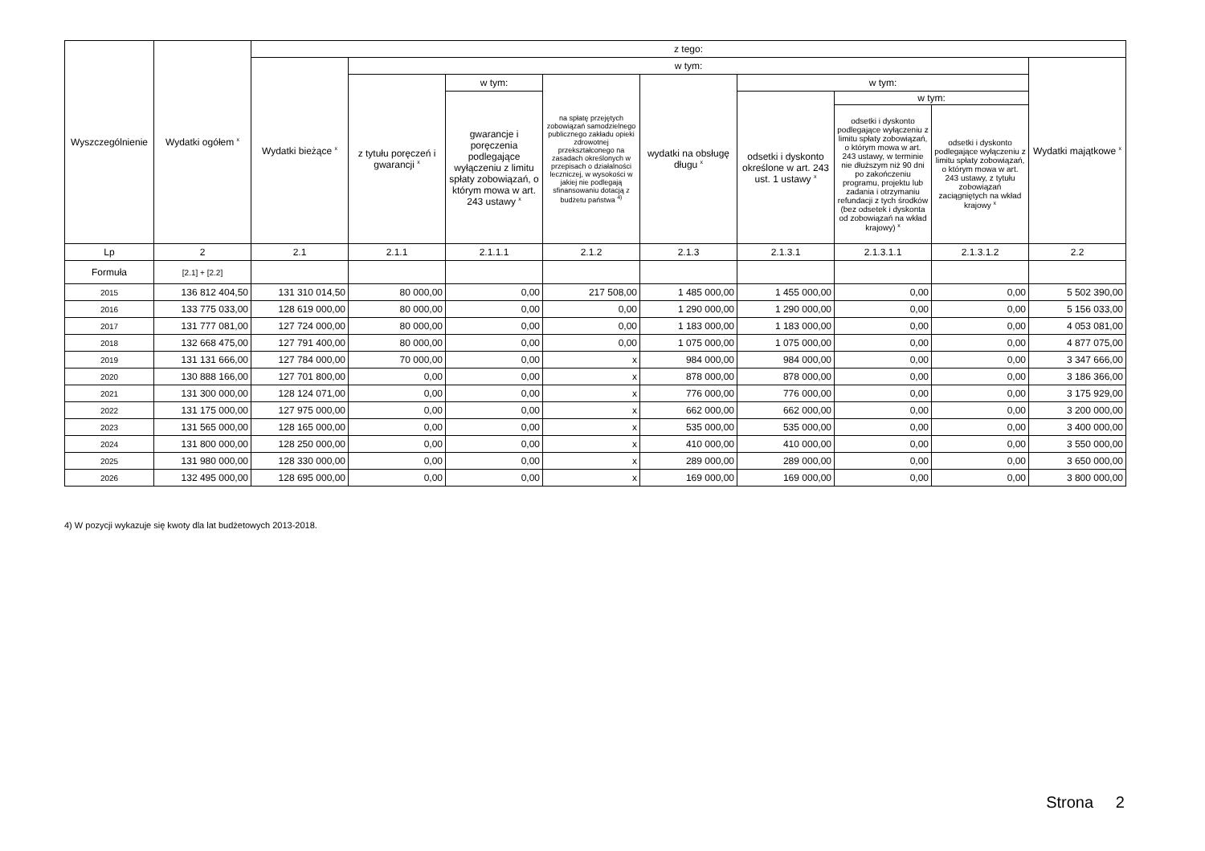| Wyszczególnienie | Wydatki ogółem <sup>x</sup> | z tego: | | | | | | | | |
| --- | --- | --- | --- | --- | --- | --- | --- | --- | --- | --- |
| | | Wydatki bieżące <sup>x</sup> | w tym: | | | | | | | Wydatki majątkowe <sup>x</sup> |
| | | | z tytułu poręczeń i gwarancji <sup>x</sup> | w tym: | na spłatę przejętych zobowiązań samodzielnego publicznego zakładu opieki zdrowotnej przekształconego na zasadach określonych w przepisach o działalności leczniczej, w wysokości w jakiej nie podlegają sfinansowaniu dotacją z budżetu państwa <sup>4)</sup> | wydatki na obsługę długu <sup>x</sup> | w tym: | | | |
| | | | | gwarancje i poręczenia podlegające wyłączeniu z limitu spłaty zobowiązań, o którym mowa w art. 243 ustawy <sup>x</sup> | | | odsetki i dyskonto określone w art. 243 ust. 1 ustawy <sup>x</sup> | w tym: | | |
| | | | | | | | | odsetki i dyskonto podlegające wyłączeniu z limitu spłaty zobowiązań, o którym mowa w art. 243 ustawy, w terminie nie dłuższym niż 90 dni po zakończeniu programu, projektu lub zadania i otrzymaniu refundacji z tych środków (bez odsetek i dyskonta od zobowiązań na wkład krajowy) <sup>x</sup> | odsetki i dyskonto podlegające wyłączeniu z limitu spłaty zobowiązań, o którym mowa w art. 243 ustawy, z tytułu zobowiązań zaciągniętych na wkład krajowy <sup>x</sup> | |
| Lp | 2 | 2.1 | 2.1.1 | 2.1.1.1 | 2.1.2 | 2.1.3 | 2.1.3.1 | 2.1.3.1.1 | 2.1.3.1.2 | 2.2 |
| Formuła | [2.1] + [2.2] | | | | | | | | | |
| 2015 | 136 812 404,50 | 131 310 014,50 | 80 000,00 | 0,00 | 217 508,00 | 1 485 000,00 | 1 455 000,00 | 0,00 | 0,00 | 5 502 390,00 |
| 2016 | 133 775 033,00 | 128 619 000,00 | 80 000,00 | 0,00 | 0,00 | 1 290 000,00 | 1 290 000,00 | 0,00 | 0,00 | 5 156 033,00 |
| 2017 | 131 777 081,00 | 127 724 000,00 | 80 000,00 | 0,00 | 0,00 | 1 183 000,00 | 1 183 000,00 | 0,00 | 0,00 | 4 053 081,00 |
| 2018 | 132 668 475,00 | 127 791 400,00 | 80 000,00 | 0,00 | 0,00 | 1 075 000,00 | 1 075 000,00 | 0,00 | 0,00 | 4 877 075,00 |
| 2019 | 131 131 666,00 | 127 784 000,00 | 70 000,00 | 0,00 | x | 984 000,00 | 984 000,00 | 0,00 | 0,00 | 3 347 666,00 |
| 2020 | 130 888 166,00 | 127 701 800,00 | 0,00 | 0,00 | x | 878 000,00 | 878 000,00 | 0,00 | 0,00 | 3 186 366,00 |
| 2021 | 131 300 000,00 | 128 124 071,00 | 0,00 | 0,00 | x | 776 000,00 | 776 000,00 | 0,00 | 0,00 | 3 175 929,00 |
| 2022 | 131 175 000,00 | 127 975 000,00 | 0,00 | 0,00 | x | 662 000,00 | 662 000,00 | 0,00 | 0,00 | 3 200 000,00 |
| 2023 | 131 565 000,00 | 128 165 000,00 | 0,00 | 0,00 | x | 535 000,00 | 535 000,00 | 0,00 | 0,00 | 3 400 000,00 |
| 2024 | 131 800 000,00 | 128 250 000,00 | 0,00 | 0,00 | x | 410 000,00 | 410 000,00 | 0,00 | 0,00 | 3 550 000,00 |
| 2025 | 131 980 000,00 | 128 330 000,00 | 0,00 | 0,00 | x | 289 000,00 | 289 000,00 | 0,00 | 0,00 | 3 650 000,00 |
| 2026 | 132 495 000,00 | 128 695 000,00 | 0,00 | 0,00 | x | 169 000,00 | 169 000,00 | 0,00 | 0,00 | 3 800 000,00 |
4) W pozycji wykazuje się kwoty dla lat budżetowych 2013-2018.
Strona 2